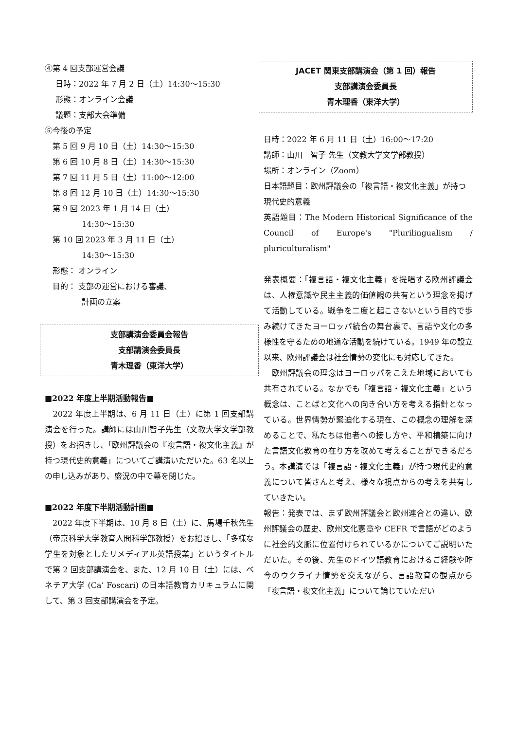④第 4 回支部運営会議
日時：2022 年 7 月 2 日（土）14:30～15:30
形態：オンライン会議
議題：支部大会準備
⑤今後の予定
第 5 回 9 月 10 日（土）14:30～15:30
第 6 回 10 月 8 日（土）14:30～15:30
第 7 回 11 月 5 日（土）11:00～12:00
第 8 回 12 月 10 日（土）14:30～15:30
第 9 回 2023 年 1 月 14 日（土）
14:30～15:30
第 10 回 2023 年 3 月 11 日（土）
14:30～15:30
形態： オンライン
目的： 支部の運営における審議、
計画の立案
支部講演会委員会報告
支部講演会委員長
青木理香（東洋大学）
■2022 年度上半期活動報告■
　2022 年度上半期は、6 月 11 日（土）に第 1 回支部講演会を行った。講師には山川智子先生（文教大学文学部教授）をお招きし、「欧州評議会の『複言語・複文化主義』が持つ現代史的意義」についてご講演いただいた。63 名以上の申し込みがあり、盛況の中で幕を閉じた。
■2022 年度下半期活動計画■
　2022 年度下半期は、10 月 8 日（土）に、馬場千秋先生（帝京科学大学教育人間科学部教授）をお招きし、「多様な学生を対象としたリメディアル英語授業」というタイトルで第 2 回支部講演会を、また、12 月 10 日（土）には、ベネチア大学 (Ca’ Foscari) の日本語教育カリキュラムに関して、第 3 回支部講演会を予定。
JACET 関東支部講演会（第 1 回）報告
支部講演会委員長
青木理香（東洋大学）
日時：2022 年 6 月 11 日（土）16:00～17:20
講師：山川　智子 先生（文教大学文学部教授）
場所：オンライン（Zoom）
日本語題目：欧州評議会の「複言語・複文化主義」が持つ現代史的意義
英語題目：The Modern Historical Significance of the Council of Europe's "Plurilingualism / pluriculturalism"
発表概要：「複言語・複文化主義」を提唱する欧州評議会は、人権意識や民主主義的価値観の共有という理念を掲げて活動している。戦争を二度と起こさないという目的で歩み続けてきたヨーロッパ統合の舞台裏で、言語や文化の多様性を守るための地道な活動を続けている。1949 年の設立以来、欧州評議会は社会情勢の変化にも対応してきた。
　欧州評議会の理念はヨーロッパをこえた地域においても共有されている。なかでも「複言語・複文化主義」という概念は、ことばと文化への向き合い方を考える指針となっている。世界情勢が緊迫化する現在、この概念の理解を深めることで、私たちは他者への接し方や、平和構築に向けた言語文化教育の在り方を改めて考えることができるだろう。本講演では「複言語・複文化主義」が持つ現代史的意義について皆さんと考え、様々な視点からの考えを共有していきたい。
報告：発表では、まず欧州評議会と欧州連合との違い、欧州評議会の歴史、欧州文化憲章や CEFR で言語がどのように社会的文脈に位置付けられているかについてご説明いただいた。その後、先生のドイツ語教育におけるご経験や昨今のウクライナ情勢を交えながら、言語教育の観点から「複言語・複文化主義」について論じていただい